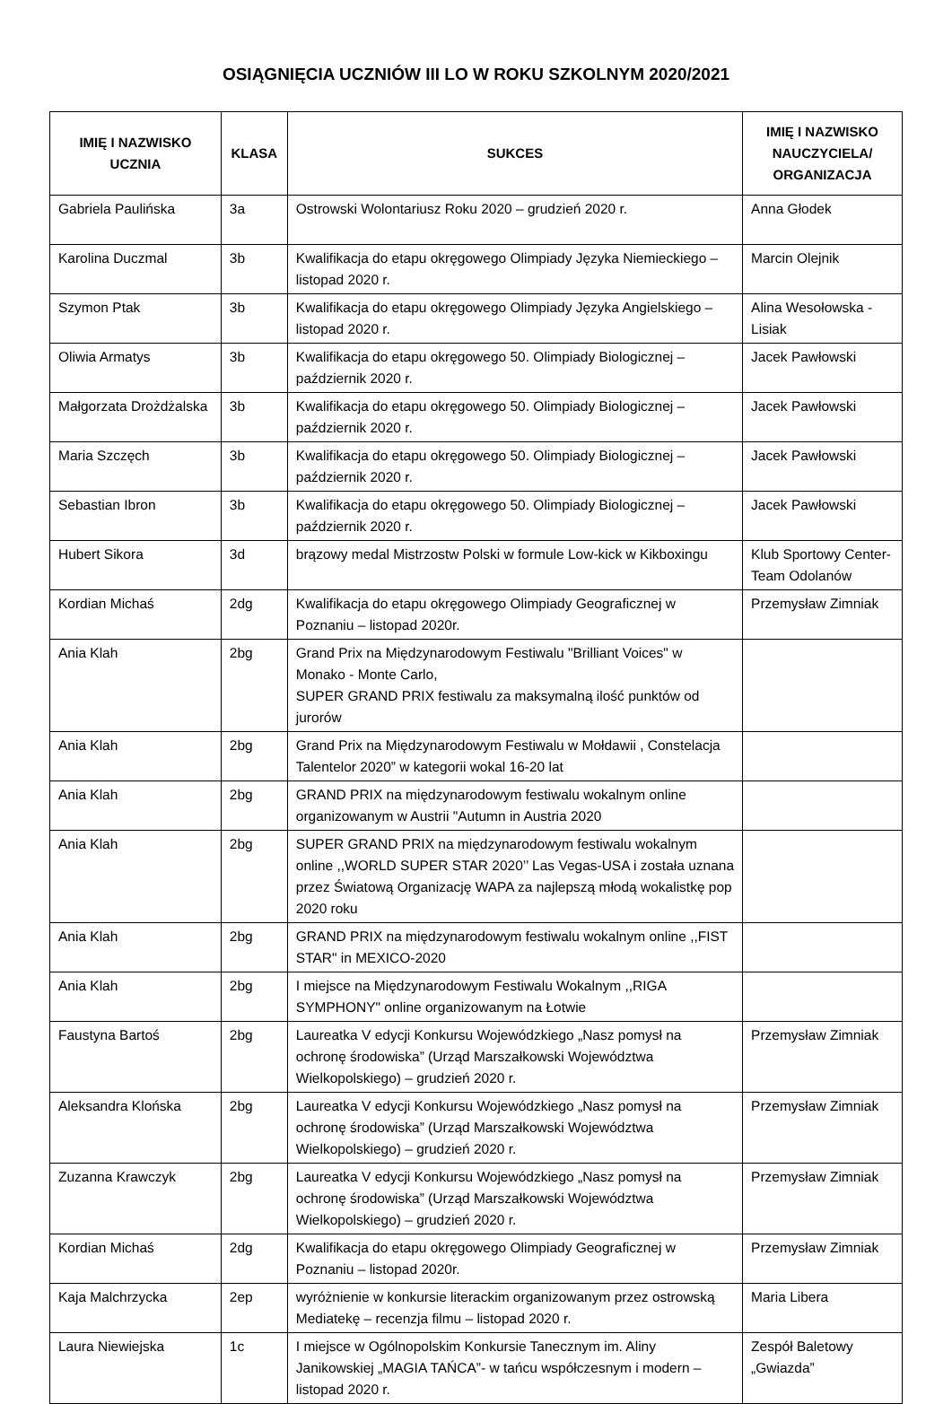OSIĄGNIĘCIA UCZNIÓW III LO W ROKU SZKOLNYM 2020/2021
| IMIĘ I NAZWISKO UCZNIA | KLASA | SUKCES | IMIĘ I NAZWISKO NAUCZYCIELA/ ORGANIZACJA |
| --- | --- | --- | --- |
| Gabriela Paulińska | 3a | Ostrowski Wolontariusz Roku 2020 – grudzień 2020 r. | Anna Głodek |
| Karolina Duczmal | 3b | Kwalifikacja do etapu okręgowego Olimpiady Języka Niemieckiego – listopad 2020 r. | Marcin Olejnik |
| Szymon Ptak | 3b | Kwalifikacja do etapu okręgowego Olimpiady Języka Angielskiego – listopad 2020 r. | Alina Wesołowska - Lisiak |
| Oliwia Armatys | 3b | Kwalifikacja do etapu okręgowego 50. Olimpiady Biologicznej – październik 2020 r. | Jacek Pawłowski |
| Małgorzata Drożdżalska | 3b | Kwalifikacja do etapu okręgowego 50. Olimpiady Biologicznej – październik 2020 r. | Jacek Pawłowski |
| Maria Szczęch | 3b | Kwalifikacja do etapu okręgowego 50. Olimpiady Biologicznej – październik 2020 r. | Jacek Pawłowski |
| Sebastian Ibron | 3b | Kwalifikacja do etapu okręgowego 50. Olimpiady Biologicznej – październik 2020 r. | Jacek Pawłowski |
| Hubert Sikora | 3d | brązowy medal Mistrzostw Polski w formule Low-kick w Kikboxingu | Klub Sportowy Center-Team Odolanów |
| Kordian Michaś | 2dg | Kwalifikacja do etapu okręgowego Olimpiady Geograficznej w Poznaniu – listopad 2020r. | Przemysław Zimniak |
| Ania Klah | 2bg | Grand Prix na Międzynarodowym Festiwalu "Brilliant Voices" w Monako - Monte Carlo, SUPER GRAND PRIX festiwalu za maksymalną ilość punktów od jurorów | |
| Ania Klah | 2bg | Grand Prix na Międzynarodowym Festiwalu w Mołdawii , Constelacja Talentelor 2020” w kategorii wokal 16-20 lat | |
| Ania Klah | 2bg | GRAND PRIX na międzynarodowym festiwalu wokalnym online organizowanym w Austrii "Autumn in Austria 2020 | |
| Ania Klah | 2bg | SUPER GRAND PRIX na międzynarodowym festiwalu wokalnym online ,,WORLD SUPER STAR 2020’’ Las Vegas-USA i została uznana przez Światową Organizację WAPA za najlepszą młodą wokalistkę pop 2020 roku | |
| Ania Klah | 2bg | GRAND PRIX na międzynarodowym festiwalu wokalnym online ,,FIST STAR" in MEXICO-2020 | |
| Ania Klah | 2bg | I miejsce na Międzynarodowym Festiwalu Wokalnym ,,RIGA SYMPHONY" online organizowanym na Łotwie | |
| Faustyna Bartoś | 2bg | Laureatka V edycji Konkursu Wojewódzkiego „Nasz pomysł na ochronę środowiska” (Urząd Marszałkowski Województwa Wielkopolskiego) – grudzień 2020 r. | Przemysław Zimniak |
| Aleksandra Klońska | 2bg | Laureatka V edycji Konkursu Wojewódzkiego „Nasz pomysł na ochronę środowiska” (Urząd Marszałkowski Województwa Wielkopolskiego) – grudzień 2020 r. | Przemysław Zimniak |
| Zuzanna Krawczyk | 2bg | Laureatka V edycji Konkursu Wojewódzkiego „Nasz pomysł na ochronę środowiska” (Urząd Marszałkowski Województwa Wielkopolskiego) – grudzień 2020 r. | Przemysław Zimniak |
| Kordian Michaś | 2dg | Kwalifikacja do etapu okręgowego Olimpiady Geograficznej w Poznaniu – listopad 2020r. | Przemysław Zimniak |
| Kaja Malchrzycka | 2ep | wyróżnienie w konkursie literackim organizowanym przez ostrowską Mediatekę – recenzja filmu – listopad 2020 r. | Maria Libera |
| Laura Niewiejska | 1c | I miejsce w Ogólnopolskim Konkursie Tanecznym im. Aliny Janikowskiej „MAGIA TAŃCA”- w tańcu współczesnym i modern – listopad 2020 r. | Zespół Baletowy „Gwiazda” |